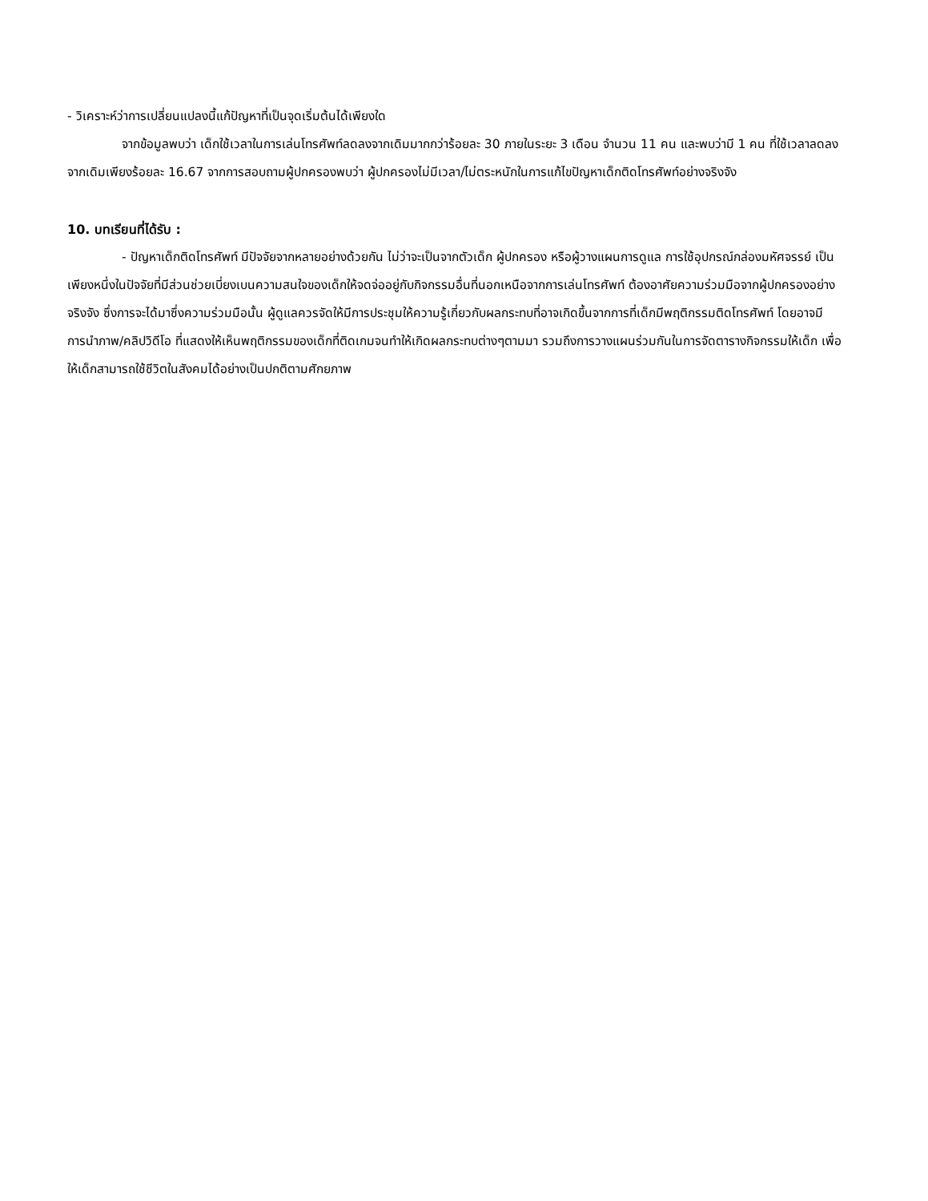- วิเคราะห์ว่าการเปลี่ยนแปลงนี้แก้ปัญหาที่เป็นจุดเริ่มต้นได้เพียงใด
จากข้อมูลพบว่า เด็กใช้เวลาในการเล่นโทรศัพท์ลดลงจากเดิมมากกว่าร้อยละ 30 ภายในระยะ 3 เดือน จำนวน 11 คน และพบว่ามี 1 คน ที่ใช้เวลาลดลงจากเดิมเพียงร้อยละ 16.67 จากการสอบถามผู้ปกครองพบว่า ผู้ปกครองไม่มีเวลา/ไม่ตระหนักในการแก้ไขปัญหาเด็กติดโทรศัพท์อย่างจริงจัง
10. บทเรียนที่ได้รับ :
- ปัญหาเด็กติดโทรศัพท์ มีปัจจัยจากหลายอย่างด้วยกัน ไม่ว่าจะเป็นจากตัวเด็ก ผู้ปกครอง หรือผู้วางแผนการดูแล การใช้อุปกรณ์กล่องมหัศจรรย์ เป็นเพียงหนึ่งในปัจจัยที่มีส่วนช่วยเบี่ยงเบนความสนใจของเด็กให้จดจ่ออยู่กับกิจกรรมอื่นที่นอกเหนือจากการเล่นโทรศัพท์ ต้องอาศัยความร่วมมือจากผู้ปกครองอย่างจริงจัง ซึ่งการจะได้มาซึ่งความร่วมมือนั้น ผู้ดูแลควรจัดให้มีการประชุมให้ความรู้เกี่ยวกับผลกระทบที่อาจเกิดขึ้นจากการที่เด็กมีพฤติกรรมติดโทรศัพท์ โดยอาจมีการนำภาพ/คลิปวิดีโอ ที่แสดงให้เห็นพฤติกรรมของเด็กที่ติดเกมจนทำให้เกิดผลกระทบต่างๆตามมา รวมถึงการวางแผนร่วมกันในการจัดตารางกิจกรรมให้เด็ก เพื่อให้เด็กสามารถใช้ชีวิตในสังคมได้อย่างเป็นปกติตามศักยภาพ